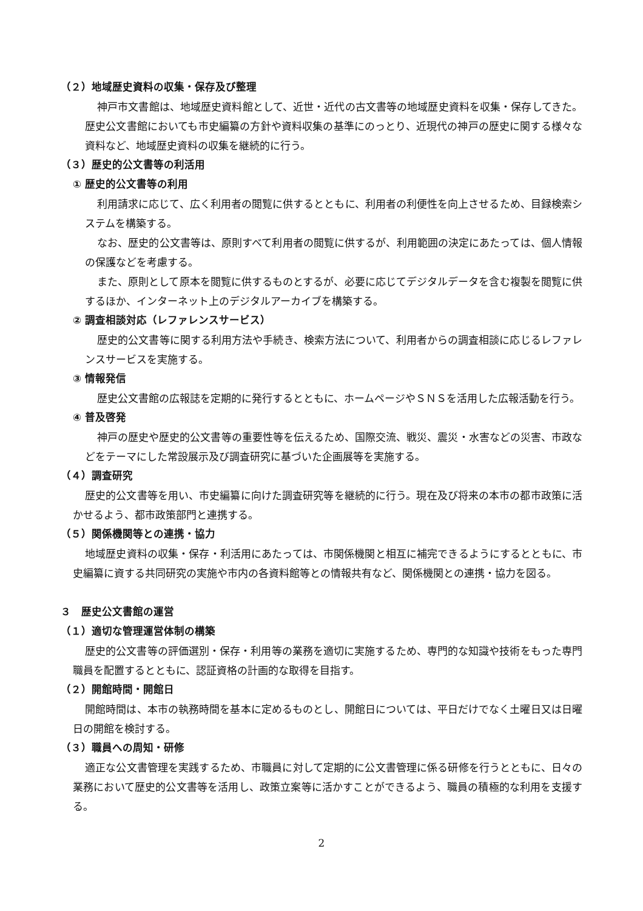（２）地域歴史資料の収集・保存及び整理
神戸市文書館は、地域歴史資料館として、近世・近代の古文書等の地域歴史資料を収集・保存してきた。歴史公文書館においても市史編纂の方針や資料収集の基準にのっとり、近現代の神戸の歴史に関する様々な資料など、地域歴史資料の収集を継続的に行う。
（３）歴史的公文書等の利活用
① 歴史的公文書等の利用
利用請求に応じて、広く利用者の閲覧に供するとともに、利用者の利便性を向上させるため、目録検索システムを構築する。
なお、歴史的公文書等は、原則すべて利用者の閲覧に供するが、利用範囲の決定にあたっては、個人情報の保護などを考慮する。
また、原則として原本を閲覧に供するものとするが、必要に応じてデジタルデータを含む複製を閲覧に供するほか、インターネット上のデジタルアーカイブを構築する。
② 調査相談対応（レファレンスサービス）
歴史的公文書等に関する利用方法や手続き、検索方法について、利用者からの調査相談に応じるレファレンスサービスを実施する。
③ 情報発信
歴史公文書館の広報誌を定期的に発行するとともに、ホームページやＳＮＳを活用した広報活動を行う。
④ 普及啓発
神戸の歴史や歴史的公文書等の重要性等を伝えるため、国際交流、戦災、震災・水害などの災害、市政などをテーマにした常設展示及び調査研究に基づいた企画展等を実施する。
（４）調査研究
歴史的公文書等を用い、市史編纂に向けた調査研究等を継続的に行う。現在及び将来の本市の都市政策に活かせるよう、都市政策部門と連携する。
（５）関係機関等との連携・協力
地域歴史資料の収集・保存・利活用にあたっては、市関係機関と相互に補完できるようにするとともに、市史編纂に資する共同研究の実施や市内の各資料館等との情報共有など、関係機関との連携・協力を図る。
３　歴史公文書館の運営
（１）適切な管理運営体制の構築
歴史的公文書等の評価選別・保存・利用等の業務を適切に実施するため、専門的な知識や技術をもった専門職員を配置するとともに、認証資格の計画的な取得を目指す。
（２）開館時間・開館日
開館時間は、本市の執務時間を基本に定めるものとし、開館日については、平日だけでなく土曜日又は日曜日の開館を検討する。
（３）職員への周知・研修
適正な公文書管理を実践するため、市職員に対して定期的に公文書管理に係る研修を行うとともに、日々の業務において歴史的公文書等を活用し、政策立案等に活かすことができるよう、職員の積極的な利用を支援する。
2